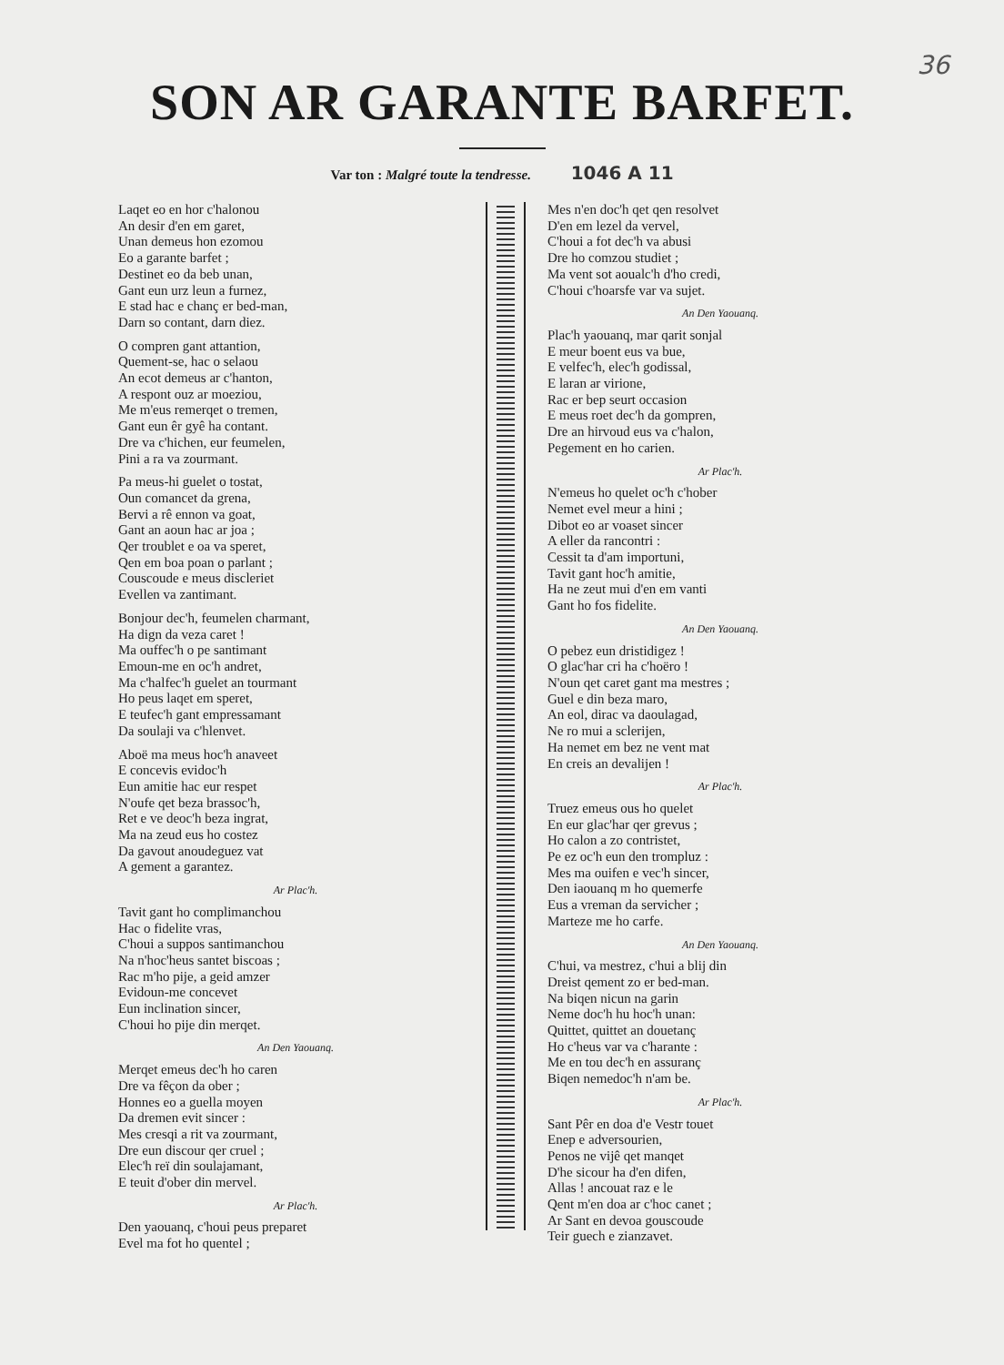36
SON AR GARANTE BARFET.
Var ton : Malgré toute la tendresse. 1046 A 11
Laqet eo en hor c'halonou
An desir d'en em garet,
Unan demeus hon ezomou
Eo a garante barfet ;
Destinet eo da beb unan,
Gant eun urz leun a furnez,
E stad hac e chanç er bed-man,
Darn so contant, darn diez.
O compren gant attantion,
Quement-se, hac o selaou
An ecot demeus ar c'hanton,
A respont ouz ar moeziou,
Me m'eus remerqet o tremen,
Gant eun êr gyê ha contant.
Dre va c'hichen, eur feumelen,
Pini a ra va zourmant.
Pa meus-hi guelet o tostat,
Oun comancet da grena,
Bervi a rê ennon va goat,
Gant an aoun hac ar joa ;
Qer troublet e oa va speret,
Qen em boa poan o parlant ;
Couscoude e meus discleriet
Evellen va zantimant.
Bonjour dec'h, feumelen charmant,
Ha dign da veza caret !
Ma ouffec'h o pe santimant
Emoun-me en oc'h andret,
Ma c'halfec'h guelet an tourmant
Ho peus laqet em speret,
E teufec'h gant empressamant
Da soulaji va c'hlenvet.
Aboë ma meus hoc'h anaveet
E concevis evidoc'h
Eun amitie hac eur respet
N'oufe qet beza brassoc'h,
Ret e ve deoc'h beza ingrat,
Ma na zeud eus ho costez
Da gavout anoudeguez vat
A gement a garantez.
Ar Plac'h.
Tavit gant ho complimanchou
Hac o fidelite vras,
C'houi a suppos santimanchou
Na n'hoc'heus santet biscoas ;
Rac m'ho pije, a geid amzer
Evidoun-me concevet
Eun inclination sincer,
C'houi ho pije din merqet.
An Den Yaouanq.
Merqet emeus dec'h ho caren
Dre va fêçon da ober ;
Honnes eo a guella moyen
Da dremen evit sincer :
Mes cresqi a rit va zourmant,
Dre eun discour qer cruel ;
Elec'h reï din soulajamant,
E teuit d'ober din mervel.
Ar Plac'h.
Den yaouanq, c'houi peus preparet
Evel ma fot ho quentel ;
Mes n'en doc'h qet qen resolvet
D'en em lezel da vervel,
C'houi a fot dec'h va abusi
Dre ho comzou studiet ;
Ma vent sot aoualc'h d'ho credi,
C'houi c'hoarsfe var va sujet.
An Den Yaouanq.
Plac'h yaouanq, mar qarit sonjal
E meur boent eus va bue,
E velfec'h, elec'h godissal,
E laran ar virione,
Rac er bep seurt occasion
E meus roet dec'h da gompren,
Dre an hirvoud eus va c'halon,
Pegement en ho carien.
Ar Plac'h.
N'emeus ho quelet oc'h c'hober
Nemet evel meur a hini ;
Dibot eo ar voaset sincer
A eller da rancontri :
Cessit ta d'am importuni,
Tavit gant hoc'h amitie,
Ha ne zeut mui d'en em vanti
Gant ho fos fidelite.
An Den Yaouanq.
O pebez eun dristidigez !
O glac'har cri ha c'hoëro !
N'oun qet caret gant ma mestres ;
Guel e din beza maro,
An eol, dirac va daoulagad,
Ne ro mui a sclerijen,
Ha nemet em bez ne vent mat
En creis an devalijen !
Ar Plac'h.
Truez emeus ous ho quelet
En eur glac'har qer grevus ;
Ho calon a zo contristet,
Pe ez oc'h eun den trompluz :
Mes ma ouifen e vec'h sincer,
Den iaouanq m ho quemerfe
Eus a vreman da servicher ;
Marteze me ho carfe.
An Den Yaouanq.
C'hui, va mestrez, c'hui a blij din
Dreist qement zo er bed-man.
Na biqen nicun na garin
Neme doc'h hu hoc'h unan:
Quittet, quittet an douetanç
Ho c'heus var va c'harante :
Me en tou dec'h en assuranç
Biqen nemedoc'h n'am be.
Ar Plac'h.
Sant Pêr en doa d'e Vestr touet
Enep e adversourien,
Penos ne vijê qet manqet
D'he sicour ha d'en difen,
Allas ! ancouat raz e le
Qent m'en doa ar c'hoc canet ;
Ar Sant en devoa gouscoude
Teir guech e zianzavet.